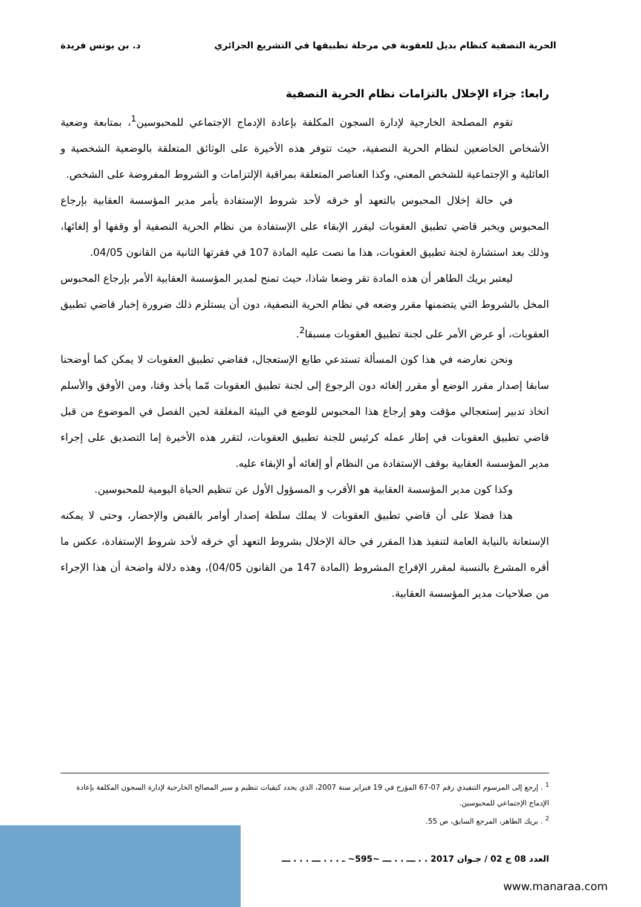الحرية النصفية كنظام بديل للعقوبة في مرحلة تطبيقها في التشريع الجزائري د. بن يونس فريدة
رابعا: جزاء الإخلال بالتزامات نظام الحرية النصفية
تقوم المصلحة الخارجية لإدارة السجون المكلفة بإعادة الإدماج الإجتماعي للمحبوسين<sup>1</sup>، بمتابعة وضعية الأشخاص الخاضعين لنظام الحرية النصفية، حيث تتوفر هذه الأخيرة على الوثائق المتعلقة بالوضعية الشخصية و العائلية و الإجتماعية للشخص المعني، وكذا العناصر المتعلقة بمراقبة الإلتزامات و الشروط المفروضة على الشخص.
في حالة إخلال المحبوس بالتعهد أو خرقه لأحد شروط الإستفادة يأمر مدير المؤسسة العقابية بإرجاع المحبوس ويخبر قاضي تطبيق العقوبات ليقرر الإبقاء على الإستفادة من نظام الحرية النصفية أو وقفها أو إلغائها، وذلك بعد استشارة لجنة تطبيق العقوبات، هذا ما نصت عليه المادة 107 في فقرتها الثانية من القانون 04/05.
ليعتبر بريك الطاهر أن هذه المادة تقر وضعا شاذا، حيث تمنح لمدير المؤسسة العقابية الأمر بإرجاع المحبوس المخل بالشروط التي يتضمنها مقرر وضعه في نظام الحرية النصفية، دون أن يستلزم ذلك ضرورة إخبار قاضي تطبيق العقوبات، أو عرض الأمر على لجنة تطبيق العقوبات مسبقا<sup>2</sup>.
ونحن نعارضه في هذا كون المسألة تستدعي طابع الإستعجال، فقاضي تطبيق العقوبات لا يمكن كما أوضحنا سابقا إصدار مقرر الوضع أو مقرر إلغائه دون الرجوع إلى لجنة تطبيق العقوبات مّما يأخذ وقتا، ومن الأوفق والأسلم اتخاذ تدبير إستعجالي مؤقت وهو إرجاع هذا المحبوس للوضع في البيئة المغلقة لحين الفصل في الموضوع من قبل قاضي تطبيق العقوبات في إطار عمله كرئيس للجنة تطبيق العقوبات، لتقرر هذه الأخيرة إما التصديق على إجراء مدير المؤسسة العقابية بوقف الإستفادة من النظام أو إلغائه أو الإبقاء عليه.
وكذا كون مدير المؤسسة العقابية هو الأقرب و المسؤول الأول عن تنظيم الحياة اليومية للمحبوسين.
هذا فضلا على أن قاضي تطبيق العقوبات لا يملك سلطة إصدار أوامر بالقبض والإحضار، وحتى لا يمكنه الإستعانة بالنيابة العامة لتنفيذ هذا المقرر في حالة الإخلال بشروط التعهد أي خرقه لأحد شروط الإستفادة، عكس ما أقره المشرع بالنسبة لمقرر الإفراج المشروط (المادة 147 من القانون 04/05)، وهذه دلالة واضحة أن هذا الإجراء من صلاحيات مدير المؤسسة العقابية.
<sup>1</sup> . إرجع إلى المرسوم التنفيذي رقم 07-67 المؤرخ في 19 فبراير سنة 2007، الذي يحدد كيفيات تنظيم و سير المصالح الخارجية لإدارة السجون المكلفة بإعادة الإدماج الإجتماعي للمحبوسين.
<sup>2</sup> . بريك الطاهر، المرجع السابق، ص 55.
العدد 08 ج 02 / جـوان 2017 . . ـــ . . ـــ ~595~ ـ . . . ـــ . . . ـــ
www.manaraa.com